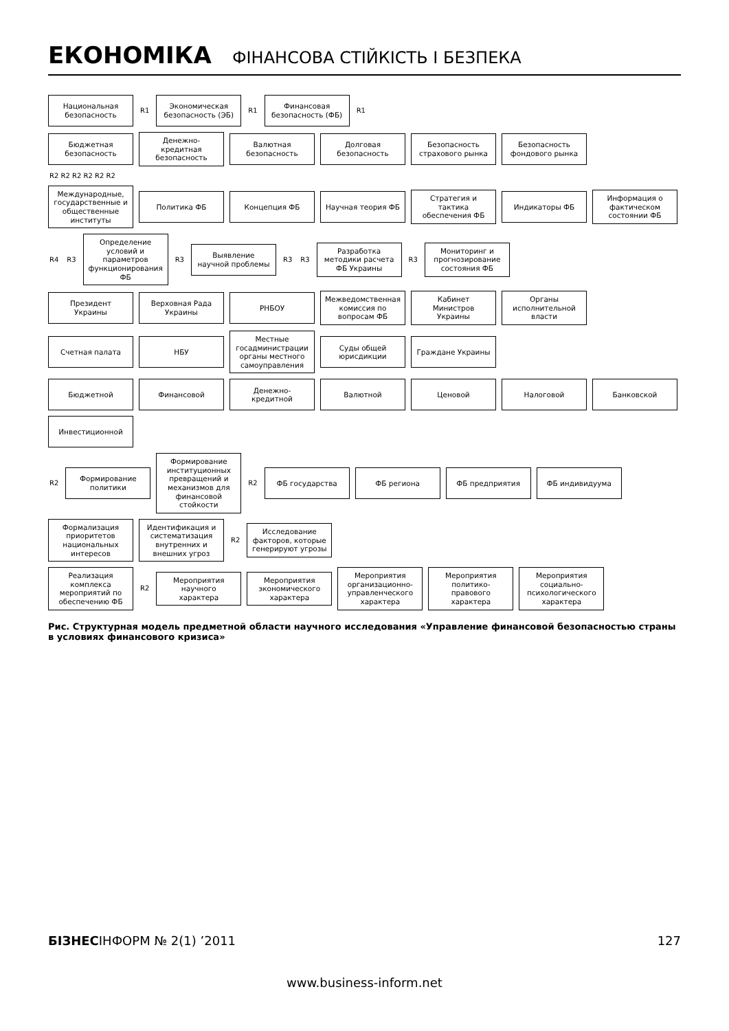ЕКОНОМІКА ФІНАНСОВА СТІЙКІСТЬ І БЕЗПЕКА
Национальная безопасность
R1
Экономическая безопасность (ЭБ)
R1
Финансовая безопасность (ФБ)
R1
Бюджетная безопасность
Денежно-кредитная безопасность
Валютная безопасность
Долговая безопасность
Безопасность страхового рынка
Безопасность фондового рынка
R2 R2 R2 R2 R2 R2
Международные, государственные и общественные институты
Политика ФБ
Концепция ФБ
Научная теория ФБ
Стратегия и тактика обеспечения ФБ
Индикаторы ФБ
Информация о фактическом состоянии ФБ
R4 R3
Определение условий и параметров функционирования ФБ
R3
Выявление научной проблемы
R3 R3
Разработка методики расчета ФБ Украины
R3
Мониторинг и прогнозирование состояния ФБ
Президент Украины
Верховная Рада Украины
РНБОУ
Межведомственная комиссия по вопросам ФБ
Кабинет Министров Украины
Органы исполнительной власти
Счетная палата
НБУ
Местные госадминистрации органы местного самоуправления
Суды общей юрисдикции
Граждане Украины
Бюджетной
Финансовой
Денежно-кредитной
Валютной
Ценовой
Налоговой
Банковской
Инвестиционной
R2
Формирование политики
Формирование институционных превращений и механизмов для финансовой стойкости
R2
ФБ государства
ФБ региона
ФБ предприятия
ФБ индивидуума
Формализация приоритетов национальных интересов
Идентификация и систематизация внутренних и внешних угроз
R2
Исследование факторов, которые генерируют угрозы
Реализация комплекса мероприятий по обеспечению ФБ
R2
Мероприятия научного характера
Мероприятия экономического характера
Мероприятия организационно-управленческого характера
Мероприятия политико-правового характера
Мероприятия социально-психологического характера
Рис. Структурная модель предметной области научного исследования «Управление финансовой безопасностью страны в условиях финансового кризиса»
БІЗНЕСІНФОРМ № 2(1) ’2011 127
www.business-inform.net